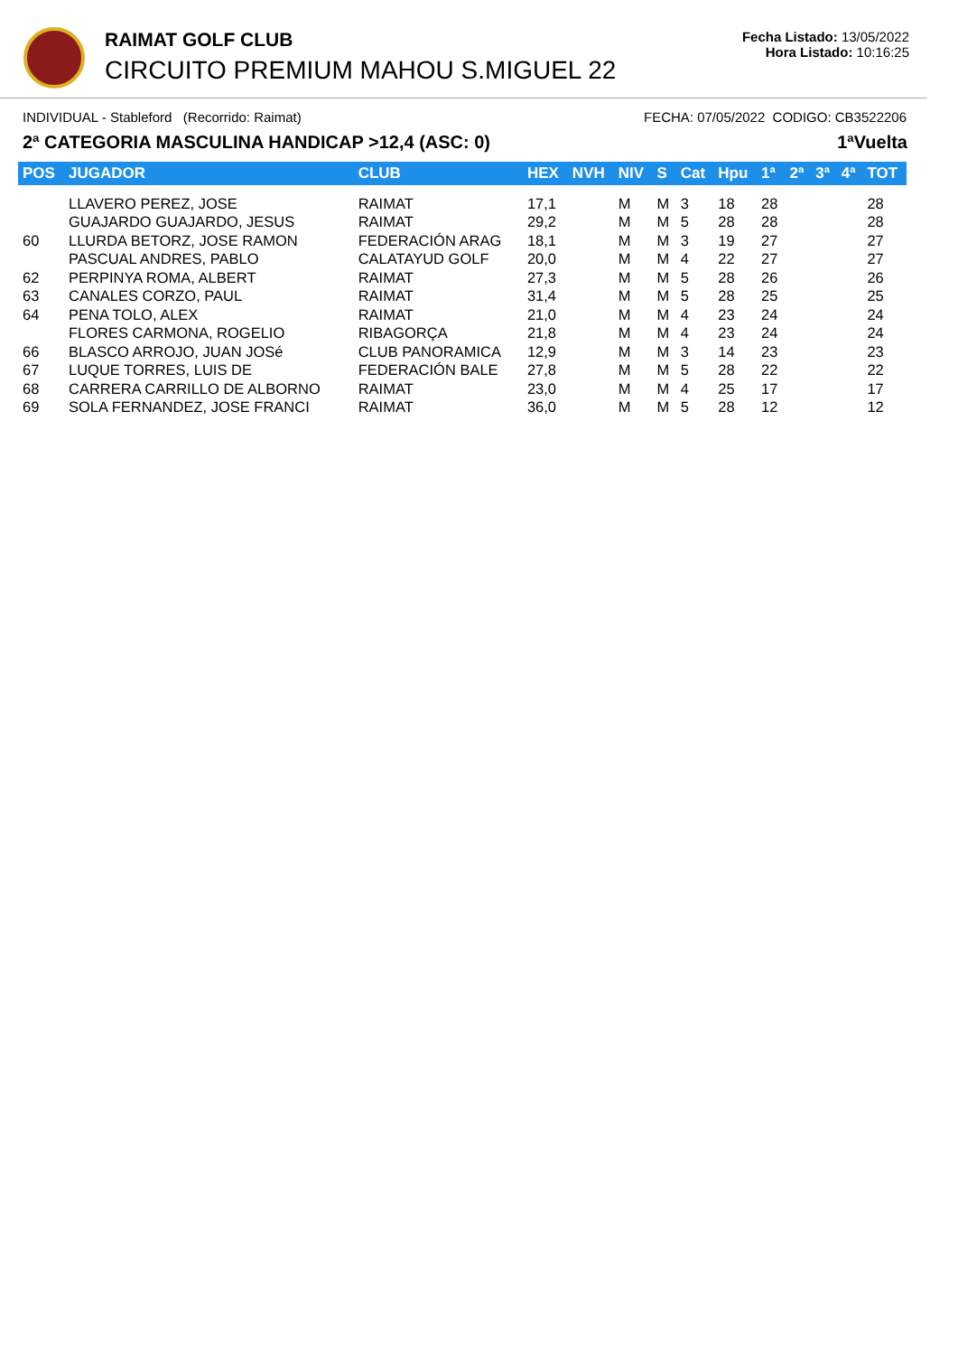RAIMAT GOLF CLUB
CIRCUITO PREMIUM MAHOU S.MIGUEL 22
Fecha Listado: 13/05/2022
Hora Listado: 10:16:25
INDIVIDUAL - Stableford (Recorrido: Raimat) FECHA: 07/05/2022 CODIGO: CB3522206
2ª CATEGORIA MASCULINA HANDICAP >12,4 (ASC: 0) 1ªVuelta
| POS | JUGADOR | CLUB | HEX | NVH | NIV | S | Cat | Hpu | 1ª | 2ª | 3ª | 4ª | TOT |
| --- | --- | --- | --- | --- | --- | --- | --- | --- | --- | --- | --- | --- | --- |
| | LLAVERO PEREZ, JOSE | RAIMAT | 17,1 | | M | M | 3 | 18 | 28 | | | | 28 |
| | GUAJARDO GUAJARDO, JESUS | RAIMAT | 29,2 | | M | M | 5 | 28 | 28 | | | | 28 |
| 60 | LLURDA BETORZ, JOSE RAMON | FEDERACIÓN ARAG | 18,1 | | M | M | 3 | 19 | 27 | | | | 27 |
| | PASCUAL ANDRES, PABLO | CALATAYUD GOLF | 20,0 | | M | M | 4 | 22 | 27 | | | | 27 |
| 62 | PERPINYA ROMA, ALBERT | RAIMAT | 27,3 | | M | M | 5 | 28 | 26 | | | | 26 |
| 63 | CANALES CORZO, PAUL | RAIMAT | 31,4 | | M | M | 5 | 28 | 25 | | | | 25 |
| 64 | PENA TOLO, ALEX | RAIMAT | 21,0 | | M | M | 4 | 23 | 24 | | | | 24 |
| | FLORES CARMONA, ROGELIO | RIBAGORÇA | 21,8 | | M | M | 4 | 23 | 24 | | | | 24 |
| 66 | BLASCO ARROJO, JUAN JOSé | CLUB PANORAMICA | 12,9 | | M | M | 3 | 14 | 23 | | | | 23 |
| 67 | LUQUE TORRES, LUIS DE | FEDERACIÓN BALE | 27,8 | | M | M | 5 | 28 | 22 | | | | 22 |
| 68 | CARRERA CARRILLO DE ALBORNO | RAIMAT | 23,0 | | M | M | 4 | 25 | 17 | | | | 17 |
| 69 | SOLA FERNANDEZ, JOSE FRANCI | RAIMAT | 36,0 | | M | M | 5 | 28 | 12 | | | | 12 |